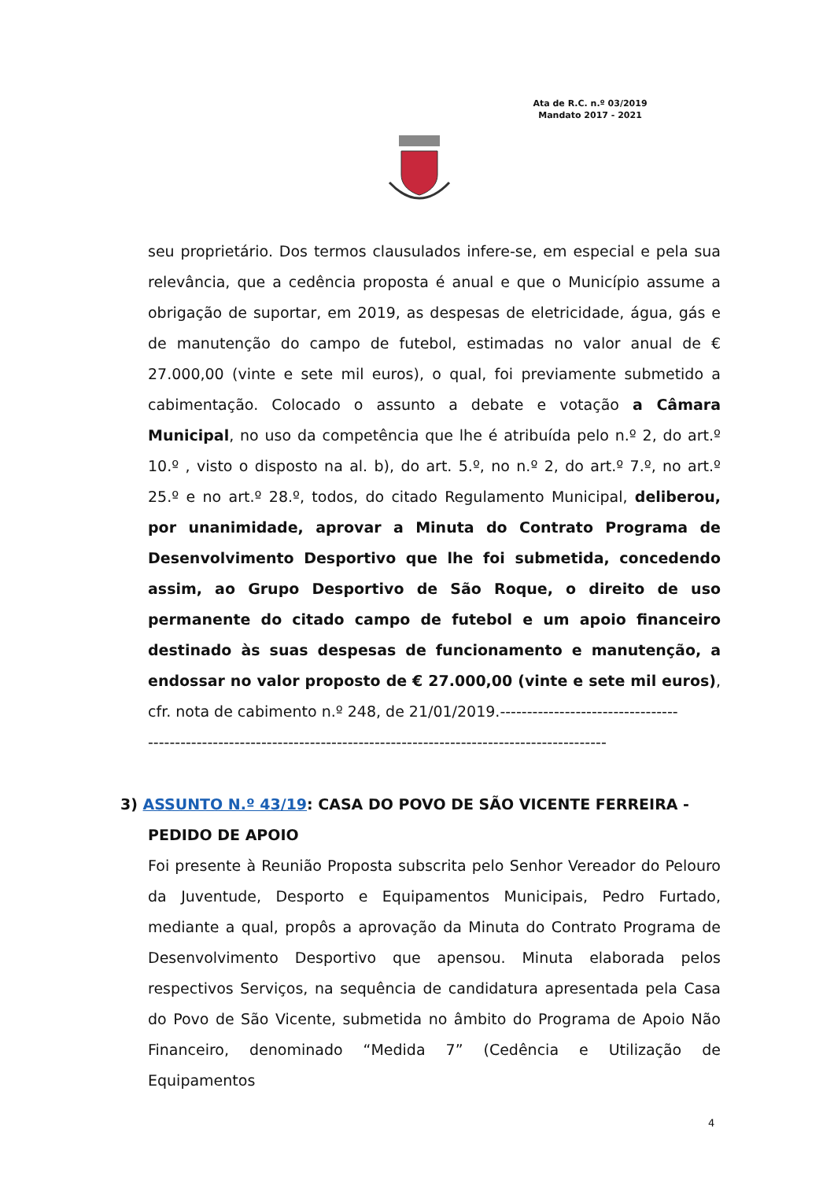Ata de R.C. n.º 03/2019
Mandato 2017 - 2021
seu proprietário. Dos termos clausulados infere-se, em especial e pela sua relevância, que a cedência proposta é anual e que o Município assume a obrigação de suportar, em 2019, as despesas de eletricidade, água, gás e de manutenção do campo de futebol, estimadas no valor anual de € 27.000,00 (vinte e sete mil euros), o qual, foi previamente submetido a cabimentação. Colocado o assunto a debate e votação a Câmara Municipal, no uso da competência que lhe é atribuída pelo n.º 2, do art.º 10.º , visto o disposto na al. b), do art. 5.º, no n.º 2, do art.º 7.º, no art.º 25.º e no art.º 28.º, todos, do citado Regulamento Municipal, deliberou, por unanimidade, aprovar a Minuta do Contrato Programa de Desenvolvimento Desportivo que lhe foi submetida, concedendo assim, ao Grupo Desportivo de São Roque, o direito de uso permanente do citado campo de futebol e um apoio financeiro destinado às suas despesas de funcionamento e manutenção, a endossar no valor proposto de € 27.000,00 (vinte e sete mil euros), cfr. nota de cabimento n.º 248, de 21/01/2019.---------------------------------
-------------------------------------------------------------------------------------
3) ASSUNTO N.º 43/19: CASA DO POVO DE SÃO VICENTE FERREIRA -
PEDIDO DE APOIO
Foi presente à Reunião Proposta subscrita pelo Senhor Vereador do Pelouro da Juventude, Desporto e Equipamentos Municipais, Pedro Furtado, mediante a qual, propôs a aprovação da Minuta do Contrato Programa de Desenvolvimento Desportivo que apensou. Minuta elaborada pelos respectivos Serviços, na sequência de candidatura apresentada pela Casa do Povo de São Vicente, submetida no âmbito do Programa de Apoio Não Financeiro, denominado “Medida 7” (Cedência e Utilização de Equipamentos
4